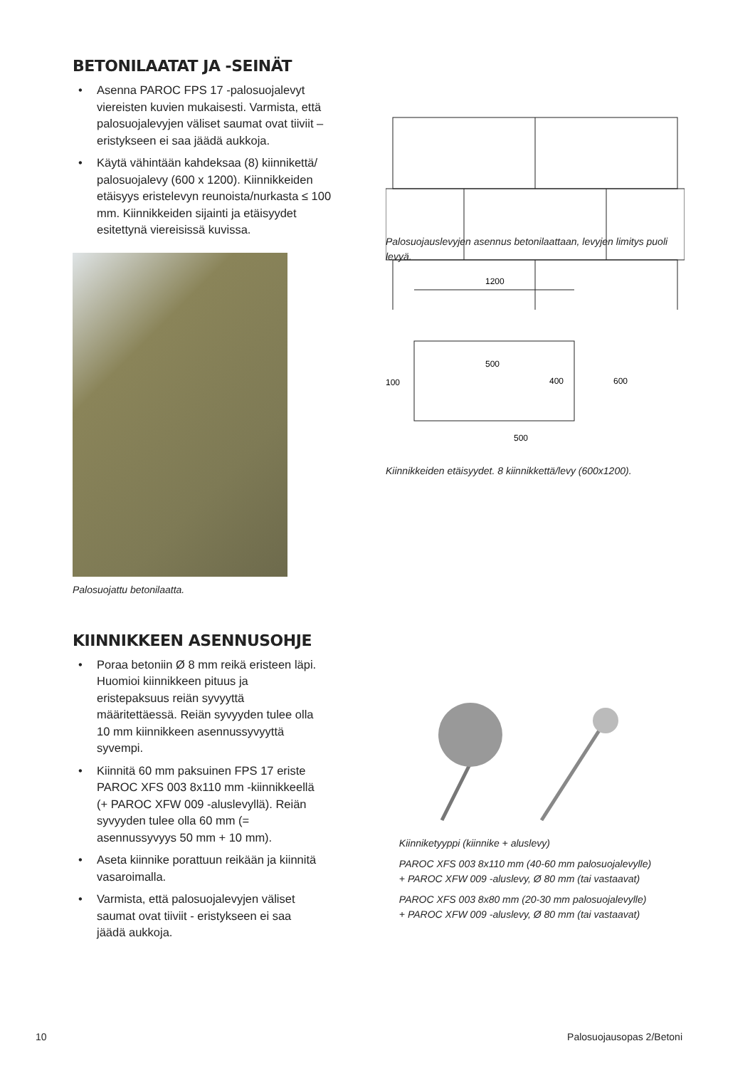BETONILAATAT JA -SEINÄT
• Asenna PAROC FPS 17 -palosuojalevyt viereisten kuvien mukaisesti. Varmista, että palosuojalevyjen väliset saumat ovat tiiviit – eristykseen ei saa jäädä aukkoja.
• Käytä vähintään kahdeksaa (8) kiinnikettä/ palosuojalevy (600 x 1200). Kiinnikkeiden etäisyys eristelevyn reunoista/nurkasta ≤ 100 mm. Kiinnikkeiden sijainti ja etäisyydet esitettynä viereisissä kuvissa.
Palosuojattu betonilaatta.
Palosuojauslevyjen asennus betonilaattaan, levyjen limitys puoli levyä.
1200
500
100
500
600
400
Kiinnikkeiden etäisyydet. 8 kiinnikkettä/levy (600x1200).
KIINNIKKEEN ASENNUSOHJE
• Poraa betoniin Ø 8 mm reikä eristeen läpi. Huomioi kiinnikkeen pituus ja eristepaksuus reiän syvyyttä määritettäessä. Reiän syvyyden tulee olla 10 mm kiinnikkeen asennussyvyyttä syvempi.
• Kiinnitä 60 mm paksuinen FPS 17 eriste PAROC XFS 003 8x110 mm -kiinnikkeellä (+ PAROC XFW 009 -aluslevyllä). Reiän syvyyden tulee olla 60 mm (= asennussyvyys 50 mm + 10 mm).
• Aseta kiinnike porattuun reikään ja kiinnitä vasaroimalla.
• Varmista, että palosuojalevyjen väliset saumat ovat tiiviit - eristykseen ei saa jäädä aukkoja.
Kiinniketyyppi (kiinnike + aluslevy)
PAROC XFS 003 8x110 mm (40-60 mm palosuojalevylle)
+ PAROC XFW 009 -aluslevy, Ø 80 mm (tai vastaavat)
PAROC XFS 003 8x80 mm (20-30 mm palosuojalevylle)
+ PAROC XFW 009 -aluslevy, Ø 80 mm (tai vastaavat)
10 Palosuojausopas 2/Betoni